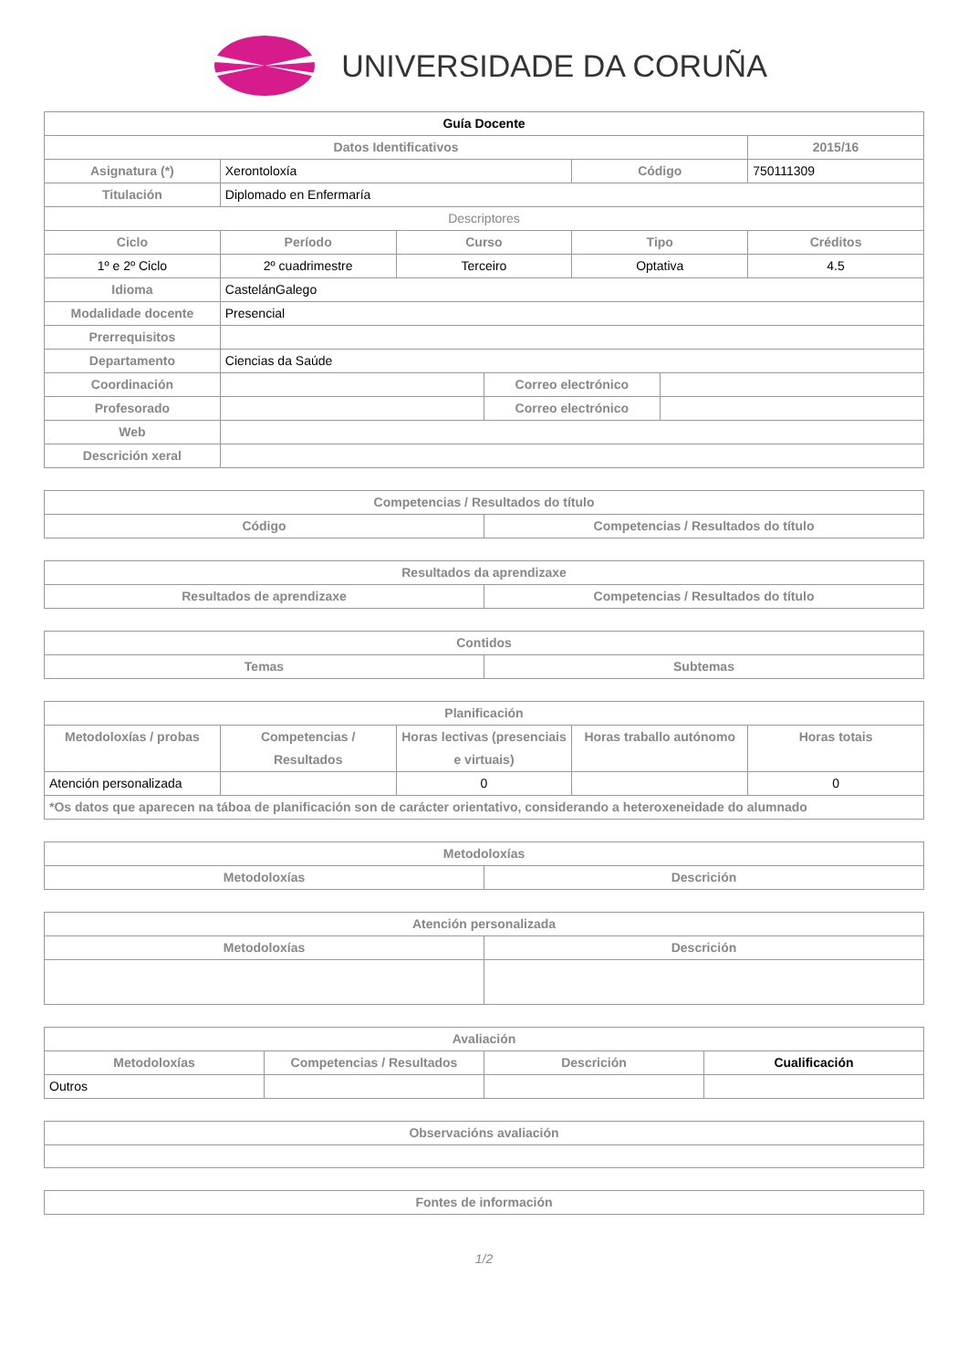UNIVERSIDADE DA CORUÑA
| Guía Docente | | | | | | |
| --- | --- | --- | --- | --- | --- | --- |
| Datos Identificativos | | | | | | 2015/16 |
| Asignatura (*) | Xerontoloxía | | | Código | | 750111309 |
| Titulación | Diplomado en Enfermaría | | | | | |
| Descriptores | | | | | | |
| Ciclo | Período | Curso | | Tipo | | Créditos |
| 1º e 2º Ciclo | 2º cuadrimestre | Terceiro | | Optativa | | 4.5 |
| Idioma | CastelánGalego | | | | | |
| Modalidade docente | Presencial | | | | | |
| Prerrequisitos | | | | | | |
| Departamento | Ciencias da Saúde | | | | | |
| Coordinación | | | Correo electrónico | | | |
| Profesorado | | | Correo electrónico | | | |
| Web | | | | | | |
| Descrición xeral | | | | | | |
| Competencias / Resultados do título | |
| --- | --- |
| Código | Competencias / Resultados do título |
| Resultados da aprendizaxe | |
| --- | --- |
| Resultados de aprendizaxe | Competencias / Resultados do título |
| Contidos | |
| --- | --- |
| Temas | Subtemas |
| Planificación | | | | |
| --- | --- | --- | --- | --- |
| Metodoloxías / probas | Competencias / Resultados | Horas lectivas (presenciais e virtuais) | Horas traballo autónomo | Horas totais |
| Atención personalizada | | 0 | | 0 |
| *Os datos que aparecen na táboa de planificación son de carácter orientativo, considerando a heteroxeneidade do alumnado | | | | |
| Metodoloxías | |
| --- | --- |
| Metodoloxías | Descrición |
| Atención personalizada | |
| --- | --- |
| Metodoloxías | Descrición |
| Avaliación | | | |
| --- | --- | --- | --- |
| Metodoloxías | Competencias / Resultados | Descrición | Cualificación |
| Outros | | | |
| Observacións avaliación |
| --- |
| Fontes de información |
| --- |
1/2